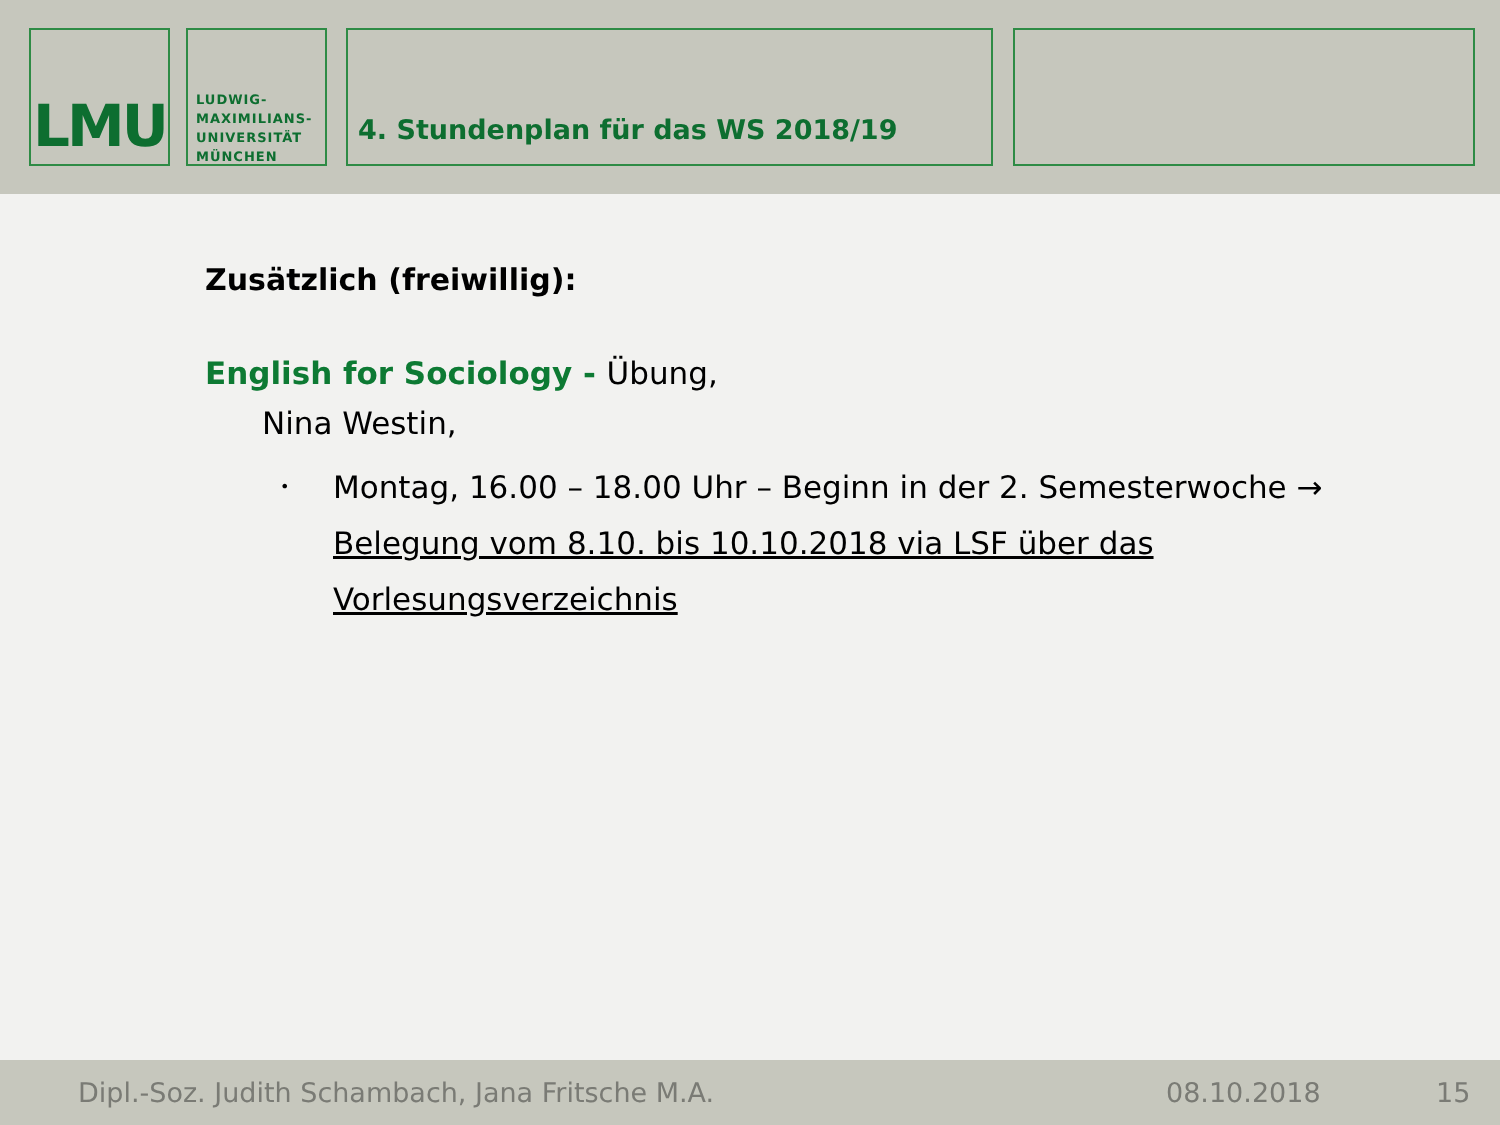LMU
LUDWIG-
MAXIMILIANS-
UNIVERSITÄT
MÜNCHEN
4. Stundenplan für das WS 2018/19
Zusätzlich (freiwillig):
English for Sociology - Übung,
Nina Westin,
•
Montag, 16.00 – 18.00 Uhr – Beginn in der 2. Semesterwoche → Belegung vom 8.10. bis 10.10.2018 via LSF über das Vorlesungsverzeichnis
Dipl.-Soz. Judith Schambach, Jana Fritsche M.A. 08.10.2018 15